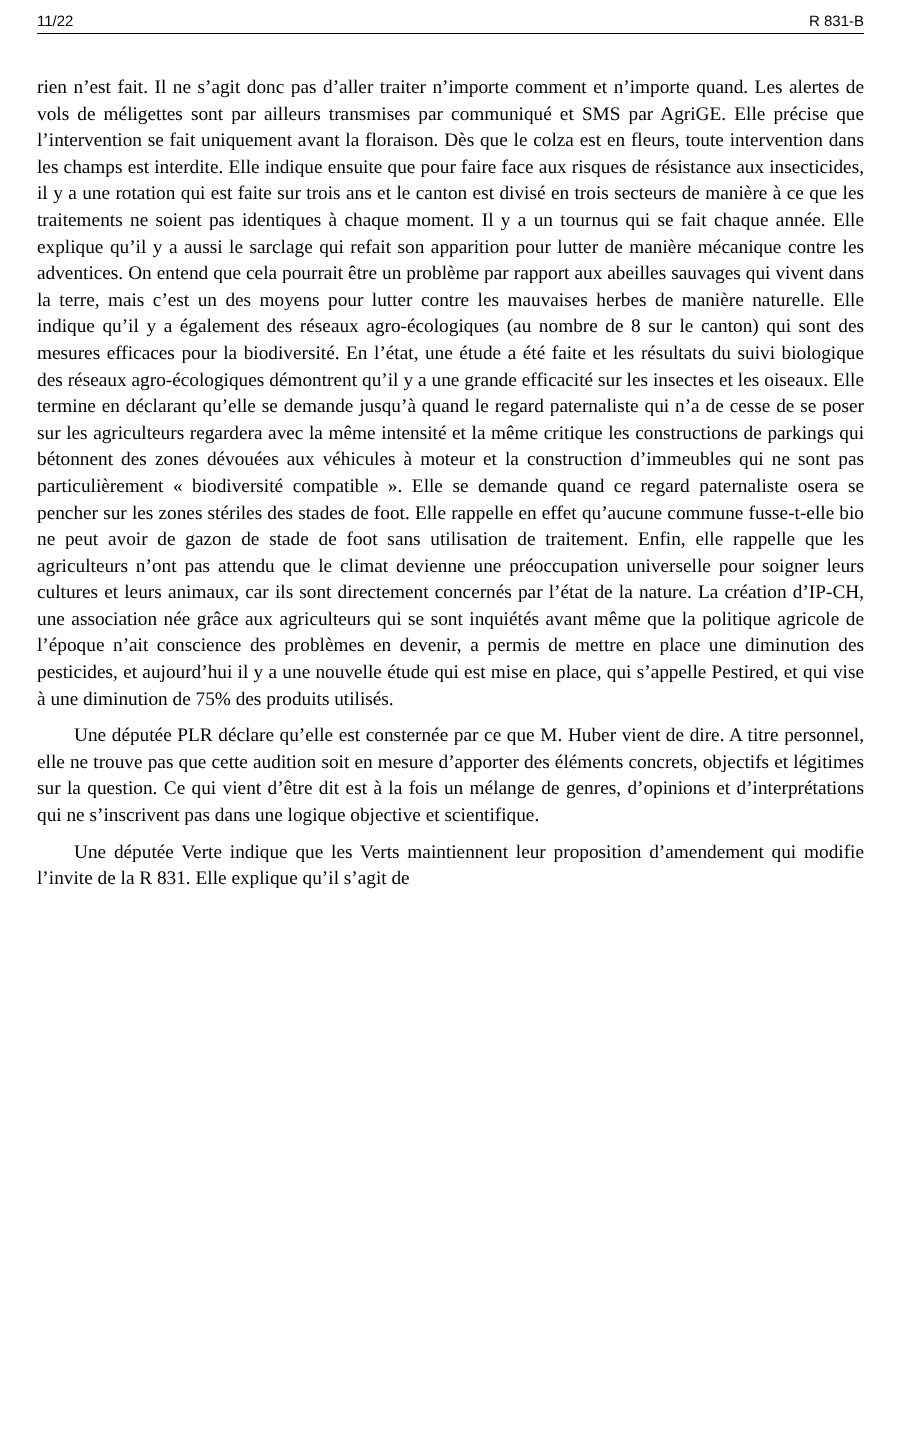11/22 R 831-B
rien n’est fait. Il ne s’agit donc pas d’aller traiter n’importe comment et n’importe quand. Les alertes de vols de méligettes sont par ailleurs transmises par communiqué et SMS par AgriGE. Elle précise que l’intervention se fait uniquement avant la floraison. Dès que le colza est en fleurs, toute intervention dans les champs est interdite. Elle indique ensuite que pour faire face aux risques de résistance aux insecticides, il y a une rotation qui est faite sur trois ans et le canton est divisé en trois secteurs de manière à ce que les traitements ne soient pas identiques à chaque moment. Il y a un tournus qui se fait chaque année. Elle explique qu’il y a aussi le sarclage qui refait son apparition pour lutter de manière mécanique contre les adventices. On entend que cela pourrait être un problème par rapport aux abeilles sauvages qui vivent dans la terre, mais c’est un des moyens pour lutter contre les mauvaises herbes de manière naturelle. Elle indique qu’il y a également des réseaux agro-écologiques (au nombre de 8 sur le canton) qui sont des mesures efficaces pour la biodiversité. En l’état, une étude a été faite et les résultats du suivi biologique des réseaux agro-écologiques démontrent qu’il y a une grande efficacité sur les insectes et les oiseaux. Elle termine en déclarant qu’elle se demande jusqu’à quand le regard paternaliste qui n’a de cesse de se poser sur les agriculteurs regardera avec la même intensité et la même critique les constructions de parkings qui bétonnent des zones dévouées aux véhicules à moteur et la construction d’immeubles qui ne sont pas particulièrement « biodiversité compatible ». Elle se demande quand ce regard paternaliste osera se pencher sur les zones stériles des stades de foot. Elle rappelle en effet qu’aucune commune fusse-t-elle bio ne peut avoir de gazon de stade de foot sans utilisation de traitement. Enfin, elle rappelle que les agriculteurs n’ont pas attendu que le climat devienne une préoccupation universelle pour soigner leurs cultures et leurs animaux, car ils sont directement concernés par l’état de la nature. La création d’IP-CH, une association née grâce aux agriculteurs qui se sont inquiétés avant même que la politique agricole de l’époque n’ait conscience des problèmes en devenir, a permis de mettre en place une diminution des pesticides, et aujourd’hui il y a une nouvelle étude qui est mise en place, qui s’appelle Pestired, et qui vise à une diminution de 75% des produits utilisés.
Une députée PLR déclare qu’elle est consternée par ce que M. Huber vient de dire. A titre personnel, elle ne trouve pas que cette audition soit en mesure d’apporter des éléments concrets, objectifs et légitimes sur la question. Ce qui vient d’être dit est à la fois un mélange de genres, d’opinions et d’interprétations qui ne s’inscrivent pas dans une logique objective et scientifique.
Une députée Verte indique que les Verts maintiennent leur proposition d’amendement qui modifie l’invite de la R 831. Elle explique qu’il s’agit de